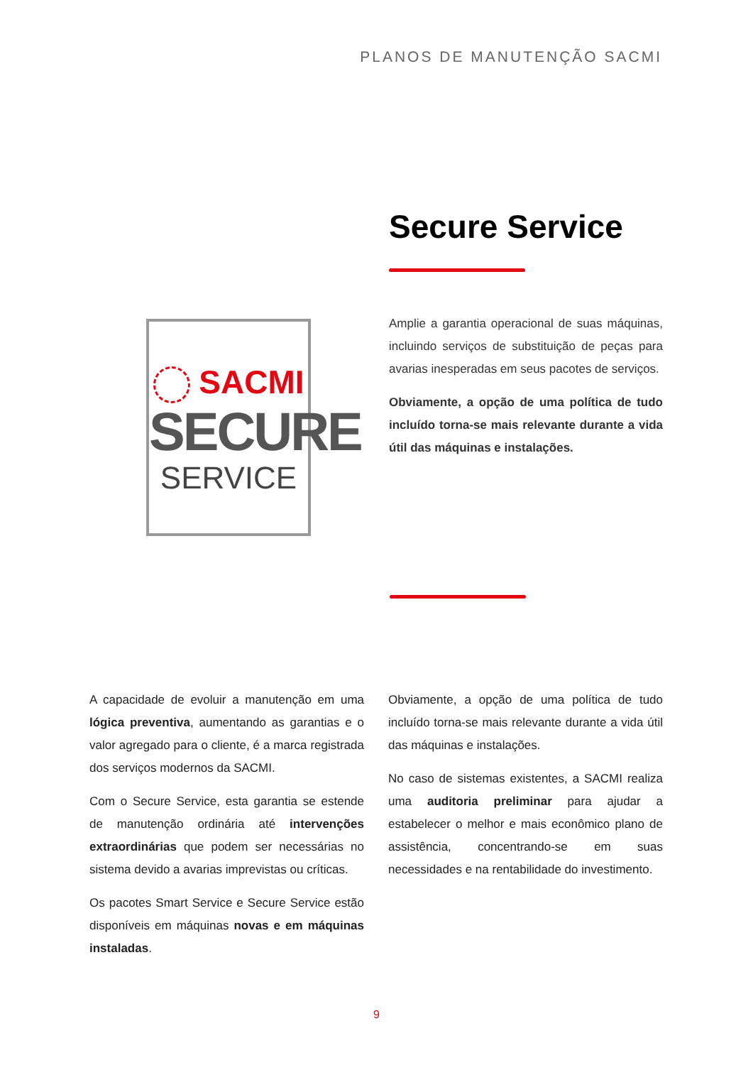PLANOS DE MANUTENÇÃO SACMI
Secure Service
SACMI
SECURE
SERVICE
Amplie a garantia operacional de suas máquinas, incluindo serviços de substituição de peças para avarias inesperadas em seus pacotes de serviços.
Obviamente, a opção de uma política de tudo incluído torna-se mais relevante durante a vida útil das máquinas e instalações.
A capacidade de evoluir a manutenção em uma lógica preventiva, aumentando as garantias e o valor agregado para o cliente, é a marca registrada dos serviços modernos da SACMI.
Com o Secure Service, esta garantia se estende de manutenção ordinária até intervenções extraordinárias que podem ser necessárias no sistema devido a avarias imprevistas ou críticas.
Os pacotes Smart Service e Secure Service estão disponíveis em máquinas novas e em máquinas instaladas.
Obviamente, a opção de uma política de tudo incluído torna-se mais relevante durante a vida útil das máquinas e instalações.
No caso de sistemas existentes, a SACMI realiza uma auditoria preliminar para ajudar a estabelecer o melhor e mais econômico plano de assistência, concentrando-se em suas necessidades e na rentabilidade do investimento.
9